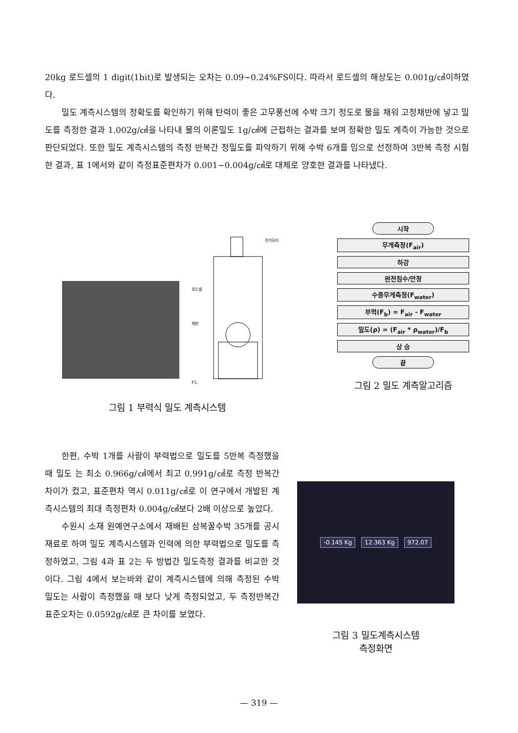20kg 로드셀의 1 digit(1bit)로 발생되는 오차는 0.09~0.24%FS이다. 따라서 로드셀의 해상도는 0.001g/㎤이하였다.
밀도 계측시스템의 정확도를 확인하기 위해 탄력이 좋은 고무풍선에 수박 크기 정도로 물을 채워 고정채반에 넣고 밀도를 측정한 결과 1.002g/㎤을 나타내 물의 이론밀도 1g/㎤에 근접하는 결과를 보여 정확한 밀도 계측이 가능한 것으로 판단되었다. 또한 밀도 계측시스템의 측정 반복간 정밀도를 파악하기 위해 수박 6개를 임으로 선정하여 3반복 측정 시험한 결과, 표 1에서와 같이 측정표준편차가 0.001~0.004g/㎤로 대체로 양호한 결과를 나타냈다.
로드셀
채반
전기모터
F.L
그림 1 부력식 밀도 계측시스템
시작
무게측정(F<sub>air</sub>)
하강
완전침수/안정
수중무게측정(F<sub>water</sub>)
부력(F<sub>b</sub>) = F<sub>air</sub> - F<sub>water</sub>
밀도(ρ) = (F<sub>air</sub> * ρ<sub>water</sub>)/F<sub>b</sub>
상 승
끝
그림 2 밀도 계측알고리즘
한편, 수박 1개를 사람이 부력법으로 밀도를 5반복 측정했을 때 밀도 는 최소 0.966g/㎤에서 최고 0.991g/㎤로 측정 반복간 차이가 컸고, 표준편차 역시 0.011g/㎤로 이 연구에서 개발된 계측시스템의 최대 측정편차 0.004g/㎤보다 2배 이상으로 높았다.
수원시 소재 원예연구소에서 재배된 삼복꿀수박 35개를 공시재료로 하여 밀도 계측시스템과 인력에 의한 부력법으로 밀도를 측정하였고, 그림 4과 표 2는 두 방법간 밀도측정 결과를 비교한 것이다. 그림 4에서 보는바와 같이 계측시스템에 의해 측정된 수박 밀도는 사람이 측정했을 때 보다 낮게 측정되었고, 두 측정반복간 표준오차는 0.0592g/㎤로 큰 차이를 보였다.
-0.145 Kg 12.363 Kg 972.07
그림 3 밀도계측시스템
측정화면
— 319 —